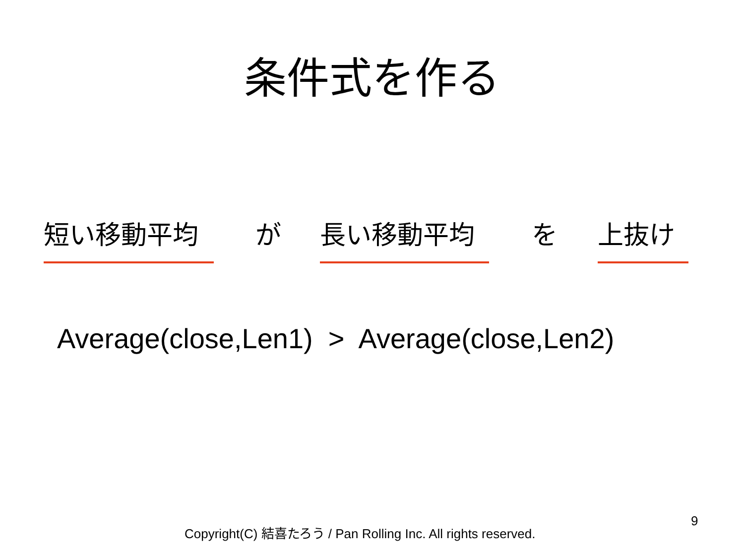条件式を作る
短い移動平均 が 長い移動平均 を 上抜け
Average(close,Len1) > Average(close,Len2)
Copyright(C) 結喜たろう / Pan Rolling Inc. All rights reserved.
9